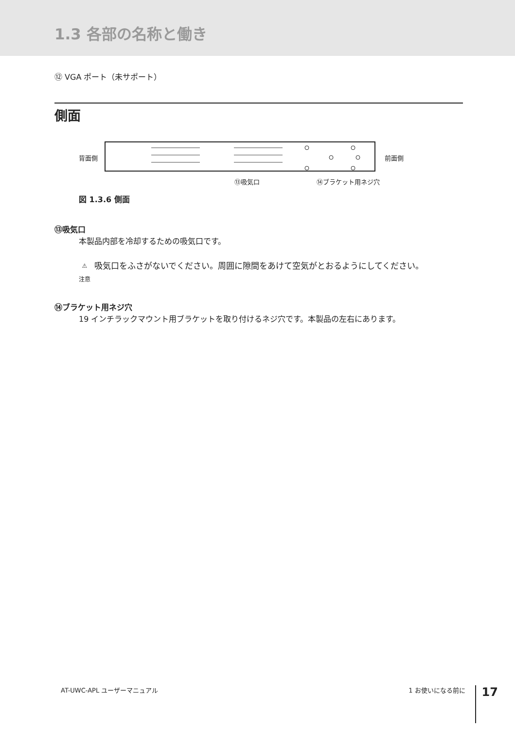1.3 各部の名称と働き
⑫ VGA ポート（未サポート）
側面
背面側 前面側
⑬吸気口　　　　　　　　　⑭ブラケット用ネジ穴
図 1.3.6 側面
⑬吸気口
本製品内部を冷却するための吸気口です。
⚠
注意 吸気口をふさがないでください。周囲に隙間をあけて空気がとおるようにしてください。
⑭ブラケット用ネジ穴
19 インチラックマウント用ブラケットを取り付けるネジ穴です。本製品の左右にあります。
AT-UWC-APL ユーザーマニュアル 1 お使いになる前に 17